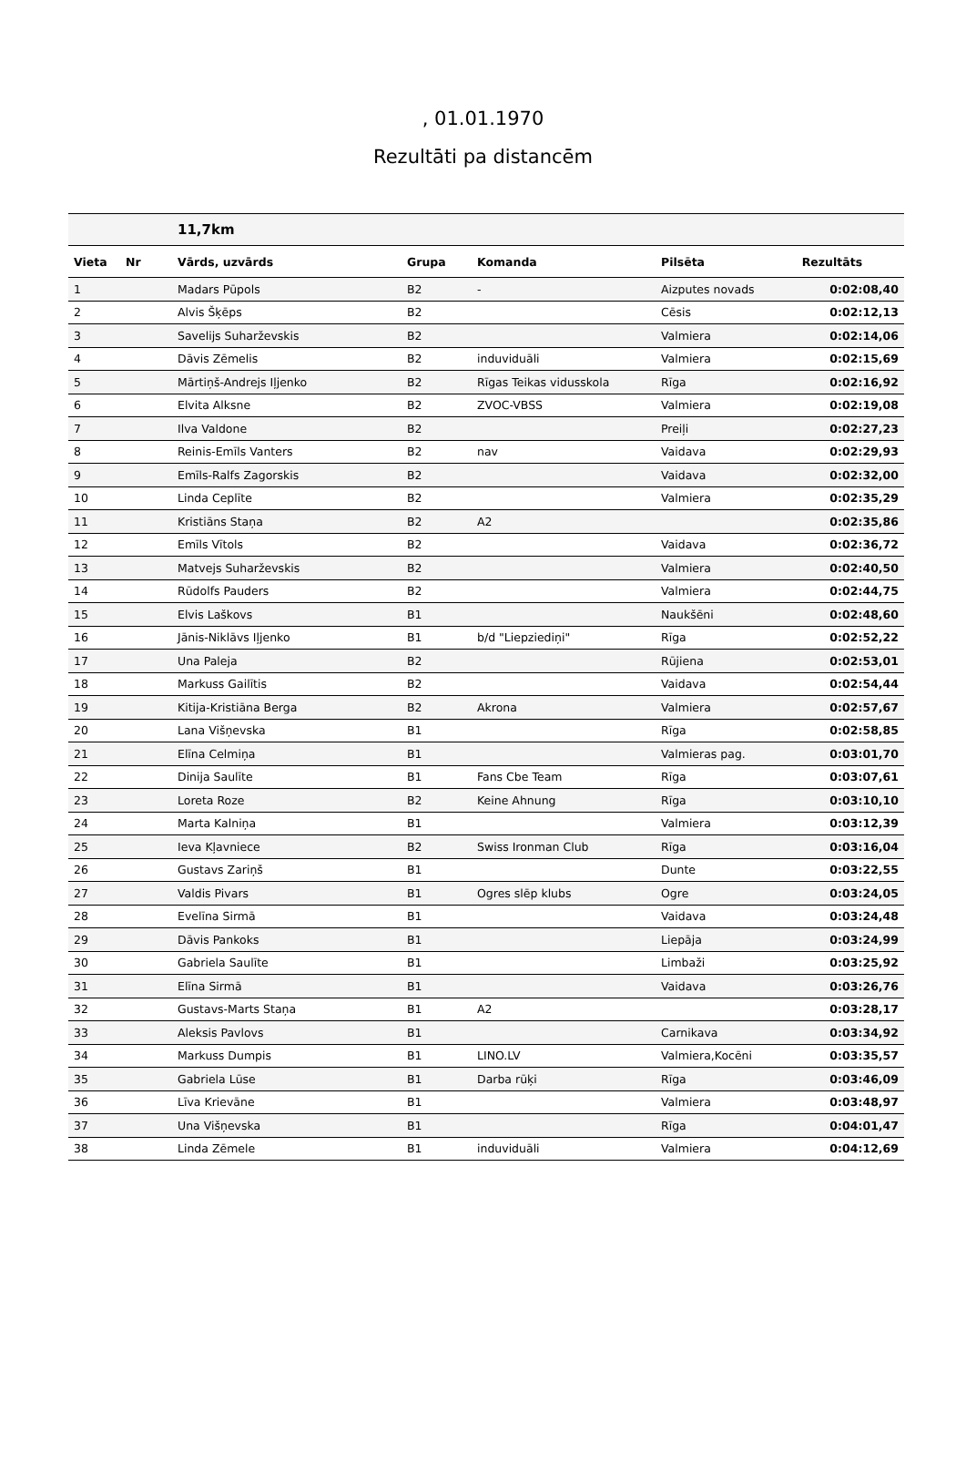, 01.01.1970
Rezultāti pa distancēm
| | | 11,7km | | | | |
| --- | --- | --- | --- | --- | --- | --- |
| Vieta | Nr | Vārds, uzvārds | Grupa | Komanda | Pilsēta | Rezultāts |
| 1 | | Madars Pūpols | B2 | - | Aizputes novads | 0:02:08,40 |
| 2 | | Alvis Šķēps | B2 | | Cēsis | 0:02:12,13 |
| 3 | | Savelijs Suharževskis | B2 | | Valmiera | 0:02:14,06 |
| 4 | | Dāvis Zēmelis | B2 | induviduāli | Valmiera | 0:02:15,69 |
| 5 | | Mārtiņš-Andrejs Iļjenko | B2 | Rīgas Teikas vidusskola | Rīga | 0:02:16,92 |
| 6 | | Elvita Alksne | B2 | ZVOC-VBSS | Valmiera | 0:02:19,08 |
| 7 | | Ilva Valdone | B2 | | Preiļi | 0:02:27,23 |
| 8 | | Reinis-Emīls Vanters | B2 | nav | Vaidava | 0:02:29,93 |
| 9 | | Emīls-Ralfs Zagorskis | B2 | | Vaidava | 0:02:32,00 |
| 10 | | Linda Ceplīte | B2 | | Valmiera | 0:02:35,29 |
| 11 | | Kristiāns Staņa | B2 | A2 | | 0:02:35,86 |
| 12 | | Emīls Vītols | B2 | | Vaidava | 0:02:36,72 |
| 13 | | Matvejs Suharževskis | B2 | | Valmiera | 0:02:40,50 |
| 14 | | Rūdolfs Pauders | B2 | | Valmiera | 0:02:44,75 |
| 15 | | Elvis Laškovs | B1 | | Naukšēni | 0:02:48,60 |
| 16 | | Jānis-Niklāvs Iļjenko | B1 | b/d "Liepziediņi" | Rīga | 0:02:52,22 |
| 17 | | Una Paleja | B2 | | Rūjiena | 0:02:53,01 |
| 18 | | Markuss Gailītis | B2 | | Vaidava | 0:02:54,44 |
| 19 | | Kitija-Kristiāna Berga | B2 | Akrona | Valmiera | 0:02:57,67 |
| 20 | | Lana Višņevska | B1 | | Rīga | 0:02:58,85 |
| 21 | | Elīna Celmiņa | B1 | | Valmieras pag. | 0:03:01,70 |
| 22 | | Dinija Saulīte | B1 | Fans Cbe Team | Rīga | 0:03:07,61 |
| 23 | | Loreta Roze | B2 | Keine Ahnung | Rīga | 0:03:10,10 |
| 24 | | Marta Kalniņa | B1 | | Valmiera | 0:03:12,39 |
| 25 | | Ieva Kļavniece | B2 | Swiss Ironman Club | Rīga | 0:03:16,04 |
| 26 | | Gustavs Zariņš | B1 | | Dunte | 0:03:22,55 |
| 27 | | Valdis Pivars | B1 | Ogres slēp klubs | Ogre | 0:03:24,05 |
| 28 | | Evelīna Sirmā | B1 | | Vaidava | 0:03:24,48 |
| 29 | | Dāvis Pankoks | B1 | | Liepāja | 0:03:24,99 |
| 30 | | Gabriela Saulīte | B1 | | Limbaži | 0:03:25,92 |
| 31 | | Elīna Sirmā | B1 | | Vaidava | 0:03:26,76 |
| 32 | | Gustavs-Marts Staņa | B1 | A2 | | 0:03:28,17 |
| 33 | | Aleksis Pavlovs | B1 | | Carnikava | 0:03:34,92 |
| 34 | | Markuss Dumpis | B1 | LINO.LV | Valmiera,Kocēni | 0:03:35,57 |
| 35 | | Gabriela Lūse | B1 | Darba rūķi | Rīga | 0:03:46,09 |
| 36 | | Līva Krievāne | B1 | | Valmiera | 0:03:48,97 |
| 37 | | Una Višņevska | B1 | | Rīga | 0:04:01,47 |
| 38 | | Linda Zēmele | B1 | induviduāli | Valmiera | 0:04:12,69 |